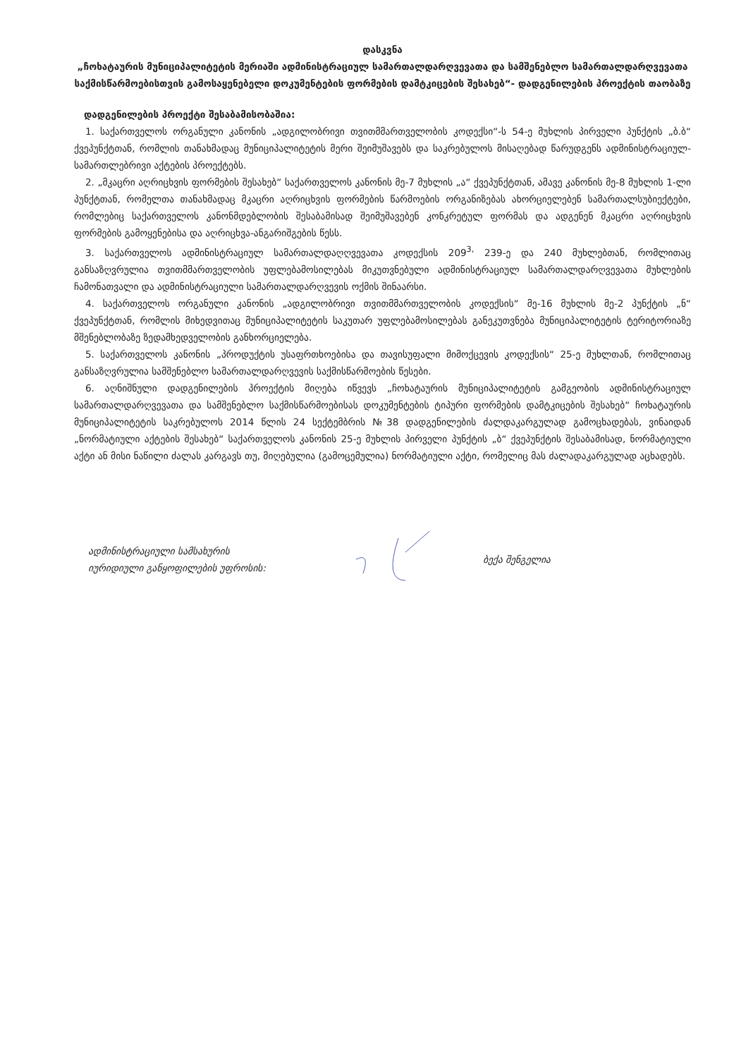დასკვნა
„ჩოხატაურის მუნიციპალიტეტის მერიაში ადმინისტრაციულ სამართალდარღვევათა და სამშენებლო სამართალდარღვევათა საქმისწარმოებისთვის გამოსაყენებელი დოკუმენტების ფორმების დამტკიცების შესახებ“- დადგენილების პროექტის თაობაზე
დადგენილების პროექტი შესაბამისობაშია:
1. საქართველოს ორგანული კანონის „ადგილობრივი თვითმმართველობის კოდექსი“-ს 54-ე მუხლის პირველი პუნქტის „ბ.ბ“ ქვეპუნქტთან, რომლის თანახმადაც მუნიციპალიტეტის მერი შეიმუშავებს და საკრებულოს მისაღებად წარუდგენს ადმინისტრაციულ-სამართლებრივი აქტების პროექტებს.
2. „მკაცრი აღრიცხვის ფორმების შესახებ“ საქართველოს კანონის მე-7 მუხლის „ა“ ქვეპუნქტთან, ამავე კანონის მე-8 მუხლის 1-ლი პუნქტთან, რომელთა თანახმადაც მკაცრი აღრიცხვის ფორმების წარმოების ორგანიზებას ახორციელებენ სამართალსუბიექტები, რომლებიც საქართველოს კანონმდებლობის შესაბამისად შეიმუშავებენ კონკრეტულ ფორმას და ადგენენ მკაცრი აღრიცხვის ფორმების გამოყენებისა და აღრიცხვა-ანგარიშგების წესს.
3. საქართველოს ადმინისტრაციულ სამართალდაღღვევათა კოდექსის 209<sup>3,</sup> 239-ე და 240 მუხლებთან, რომლითაც განსაზღვრულია თვითმმართველობის უფლებამოსილებას მიკუთვნებული ადმინისტრაციულ სამართალდარღვევათა მუხლების ჩამონათვალი და ადმინისტრაციული სამართალდარღვევის ოქმის შინაარსი.
4. საქართველოს ორგანული კანონის „ადგილობრივი თვითმმართველობის კოდექსის“ მე-16 მუხლის მე-2 პუნქტის „ნ“ ქვეპუნქტთან, რომლის მიხედვითაც მუნიციპალიტეტის საკუთარ უფლებამოსილებას განეკუთვნება მუნიციპალიტეტის ტერიტორიაზე მშენებლობაზე ზედამხედველობის განხორციელება.
5. საქართველოს კანონის „პროდუქტის უსაფრთხოებისა და თავისუფალი მიმოქცევის კოდექსის“ 25-ე მუხლთან, რომლითაც განსაზღვრულია სამშენებლო სამართალდარღვევის საქმისწარმოების წესები.
6. აღნიშნული დადგენილების პროექტის მიღება იწვევს „ჩოხატაურის მუნიციპალიტეტის გამგეობის ადმინისტრაციულ სამართალდარღვევათა და სამშენებლო საქმისწარმოებისას დოკუმენტების ტიპური ფორმების დამტკიცების შესახებ“ ჩოხატაურის მუნიციპალიტეტის საკრებულოს 2014 წლის 24 სექტემბრის №38 დადგენილების ძალდაკარგულად გამოცხადებას, ვინაიდან „ნორმატიული აქტების შესახებ“ საქართველოს კანონის 25-ე მუხლის პირველი პუნქტის „ბ“ ქვეპუნქტის შესაბამისად, ნორმატიული აქტი ან მისი ნაწილი ძალას კარგავს თუ, მიღებულია (გამოცემულია) ნორმატიული აქტი, რომელიც მას ძალადაკარგულად აცხადებს.
ადმინისტრაციული სამსახურის
იურიდიული განყოფილების უფროსის:
ბექა შენგელია